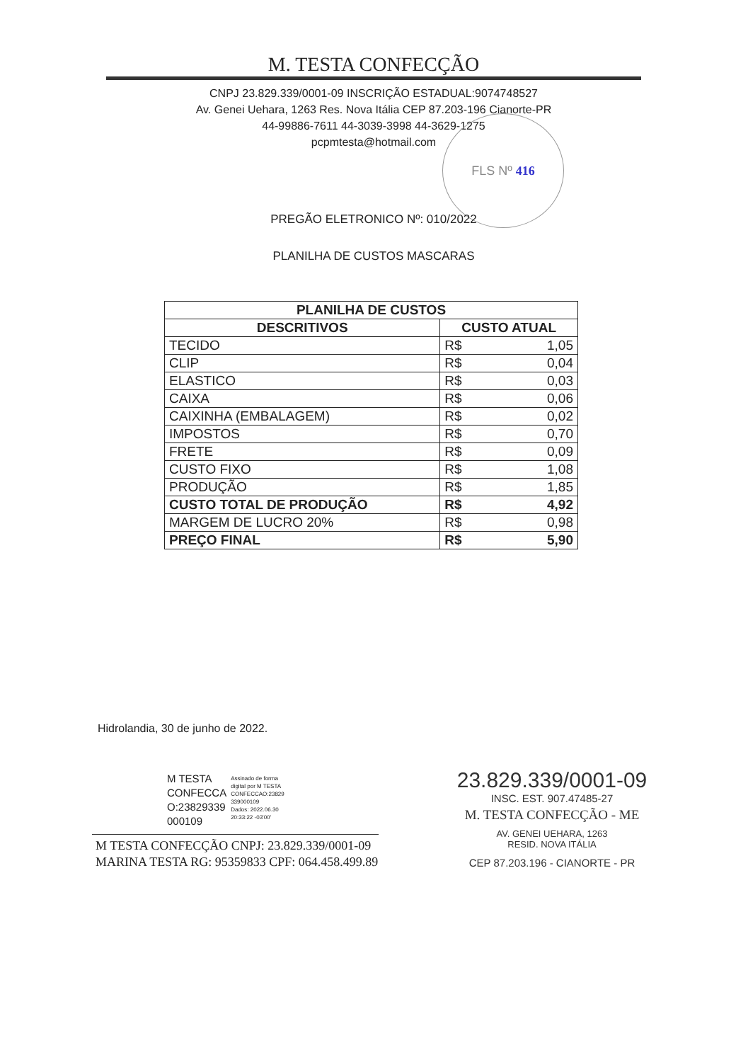M. TESTA CONFECÇÃO
CNPJ 23.829.339/0001-09 INSCRIÇÃO ESTADUAL:9074748527
Av. Genei Uehara, 1263 Res. Nova Itália CEP 87.203-196 Cianorte-PR
44-99886-7611 44-3039-3998 44-3629-1275
pcpmtesta@hotmail.com
FLS Nº 416
PREGÃO ELETRONICO Nº: 010/2022
PLANILHA DE CUSTOS MASCARAS
| PLANILHA DE CUSTOS | | |
| --- | --- | --- |
| DESCRITIVOS | CUSTO ATUAL | |
| TECIDO | R$ | 1,05 |
| CLIP | R$ | 0,04 |
| ELASTICO | R$ | 0,03 |
| CAIXA | R$ | 0,06 |
| CAIXINHA (EMBALAGEM) | R$ | 0,02 |
| IMPOSTOS | R$ | 0,70 |
| FRETE | R$ | 0,09 |
| CUSTO FIXO | R$ | 1,08 |
| PRODUÇÃO | R$ | 1,85 |
| CUSTO TOTAL DE PRODUÇÃO | R$ | 4,92 |
| MARGEM DE LUCRO 20% | R$ | 0,98 |
| PREÇO FINAL | R$ | 5,90 |
Hidrolandia, 30 de junho de 2022.
M TESTA
CONFECCA
O:23829339
000109
Assinado de forma
digital por M TESTA
CONFECCAO:23829
339000109
Dados: 2022.06.30
20:33:22 -03'00'
M TESTA CONFECÇÃO CNPJ: 23.829.339/0001-09
MARINA TESTA RG: 95359833 CPF: 064.458.499.89
23.829.339/0001-09
INSC. EST. 907.47485-27
M. TESTA CONFECÇÃO - ME
AV. GENEI UEHARA, 1263
RESID. NOVA ITÁLIA
CEP 87.203.196 - CIANORTE - PR